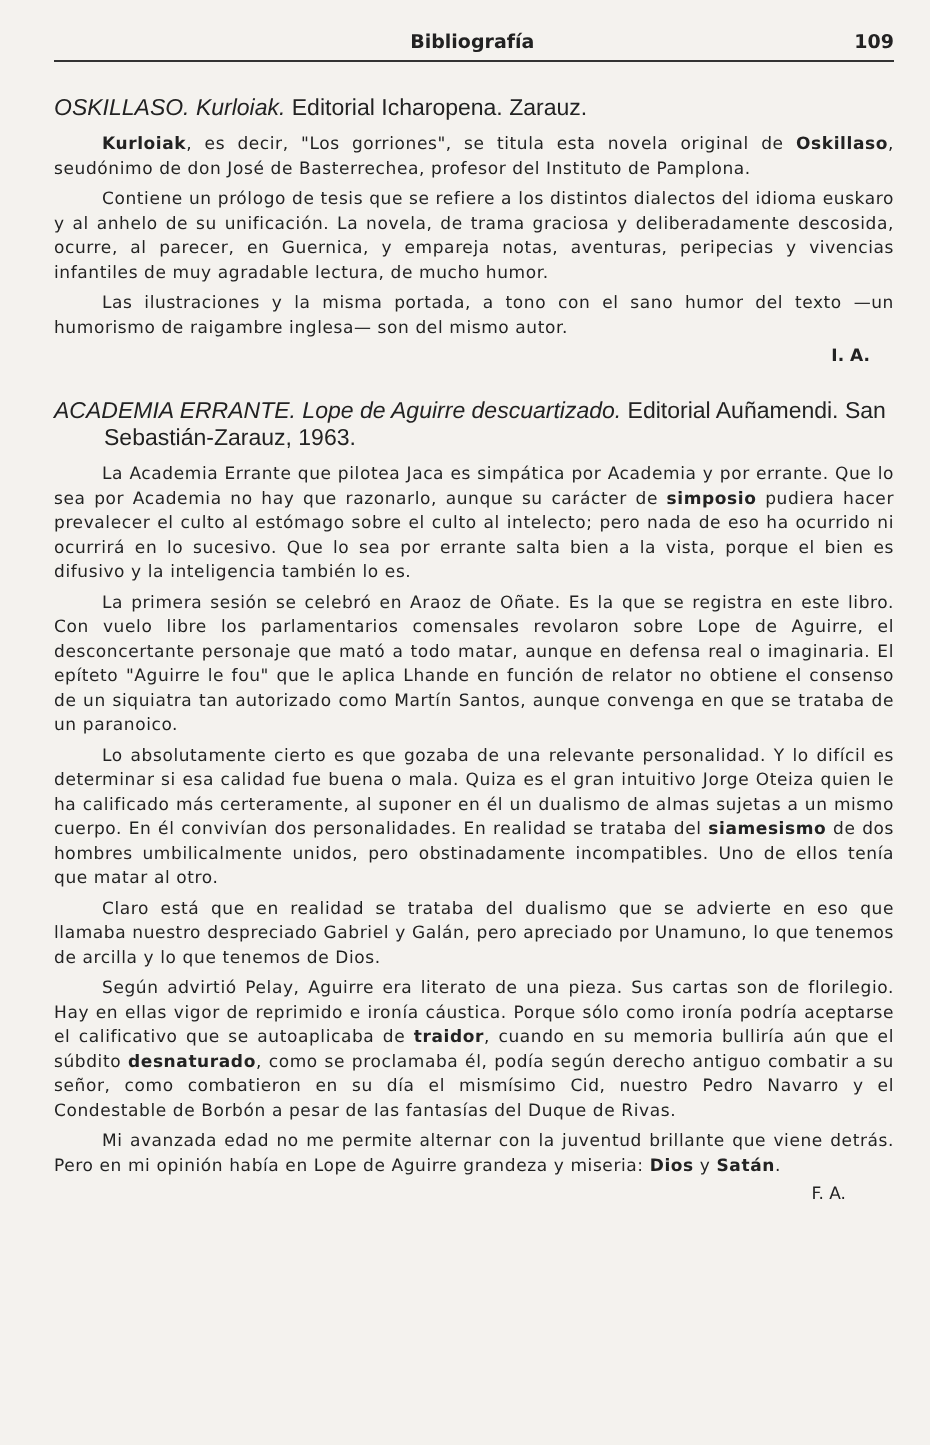Bibliografía 109
OSKILLASO. Kurloiak. Editorial Icharopena. Zarauz.
Kurloiak, es decir, "Los gorriones", se titula esta novela original de Oskillaso, seudónimo de don José de Basterrechea, profesor del Instituto de Pamplona.
Contiene un prólogo de tesis que se refiere a los distintos dialectos del idioma euskaro y al anhelo de su unificación. La novela, de trama graciosa y deliberadamente descosida, ocurre, al parecer, en Guernica, y empareja notas, aventuras, peripecias y vivencias infantiles de muy agradable lectura, de mucho humor.
Las ilustraciones y la misma portada, a tono con el sano humor del texto —un humorismo de raigambre inglesa— son del mismo autor.
I. A.
ACADEMIA ERRANTE. Lope de Aguirre descuartizado. Editorial Auñamendi. San Sebastián-Zarauz, 1963.
La Academia Errante que pilotea Jaca es simpática por Academia y por errante. Que lo sea por Academia no hay que razonarlo, aunque su carácter de simposio pudiera hacer prevalecer el culto al estómago sobre el culto al intelecto; pero nada de eso ha ocurrido ni ocurrirá en lo sucesivo. Que lo sea por errante salta bien a la vista, porque el bien es difusivo y la inteligencia también lo es.
La primera sesión se celebró en Araoz de Oñate. Es la que se registra en este libro. Con vuelo libre los parlamentarios comensales revolaron sobre Lope de Aguirre, el desconcertante personaje que mató a todo matar, aunque en defensa real o imaginaria. El epíteto "Aguirre le fou" que le aplica Lhande en función de relator no obtiene el consenso de un siquiatra tan autorizado como Martín Santos, aunque convenga en que se trataba de un paranoico.
Lo absolutamente cierto es que gozaba de una relevante personalidad. Y lo difícil es determinar si esa calidad fue buena o mala. Quiza es el gran intuitivo Jorge Oteiza quien le ha calificado más certeramente, al suponer en él un dualismo de almas sujetas a un mismo cuerpo. En él convivían dos personalidades. En realidad se trataba del siamesismo de dos hombres umbilicalmente unidos, pero obstinadamente incompatibles. Uno de ellos tenía que matar al otro.
Claro está que en realidad se trataba del dualismo que se advierte en eso que llamaba nuestro despreciado Gabriel y Galán, pero apreciado por Unamuno, lo que tenemos de arcilla y lo que tenemos de Dios.
Según advirtió Pelay, Aguirre era literato de una pieza. Sus cartas son de florilegio. Hay en ellas vigor de reprimido e ironía cáustica. Porque sólo como ironía podría aceptarse el calificativo que se autoaplicaba de traidor, cuando en su memoria bulliría aún que el súbdito desnaturado, como se proclamaba él, podía según derecho antiguo combatir a su señor, como combatieron en su día el mismísimo Cid, nuestro Pedro Navarro y el Condestable de Borbón a pesar de las fantasías del Duque de Rivas.
Mi avanzada edad no me permite alternar con la juventud brillante que viene detrás. Pero en mi opinión había en Lope de Aguirre grandeza y miseria: Dios y Satán.
F. A.